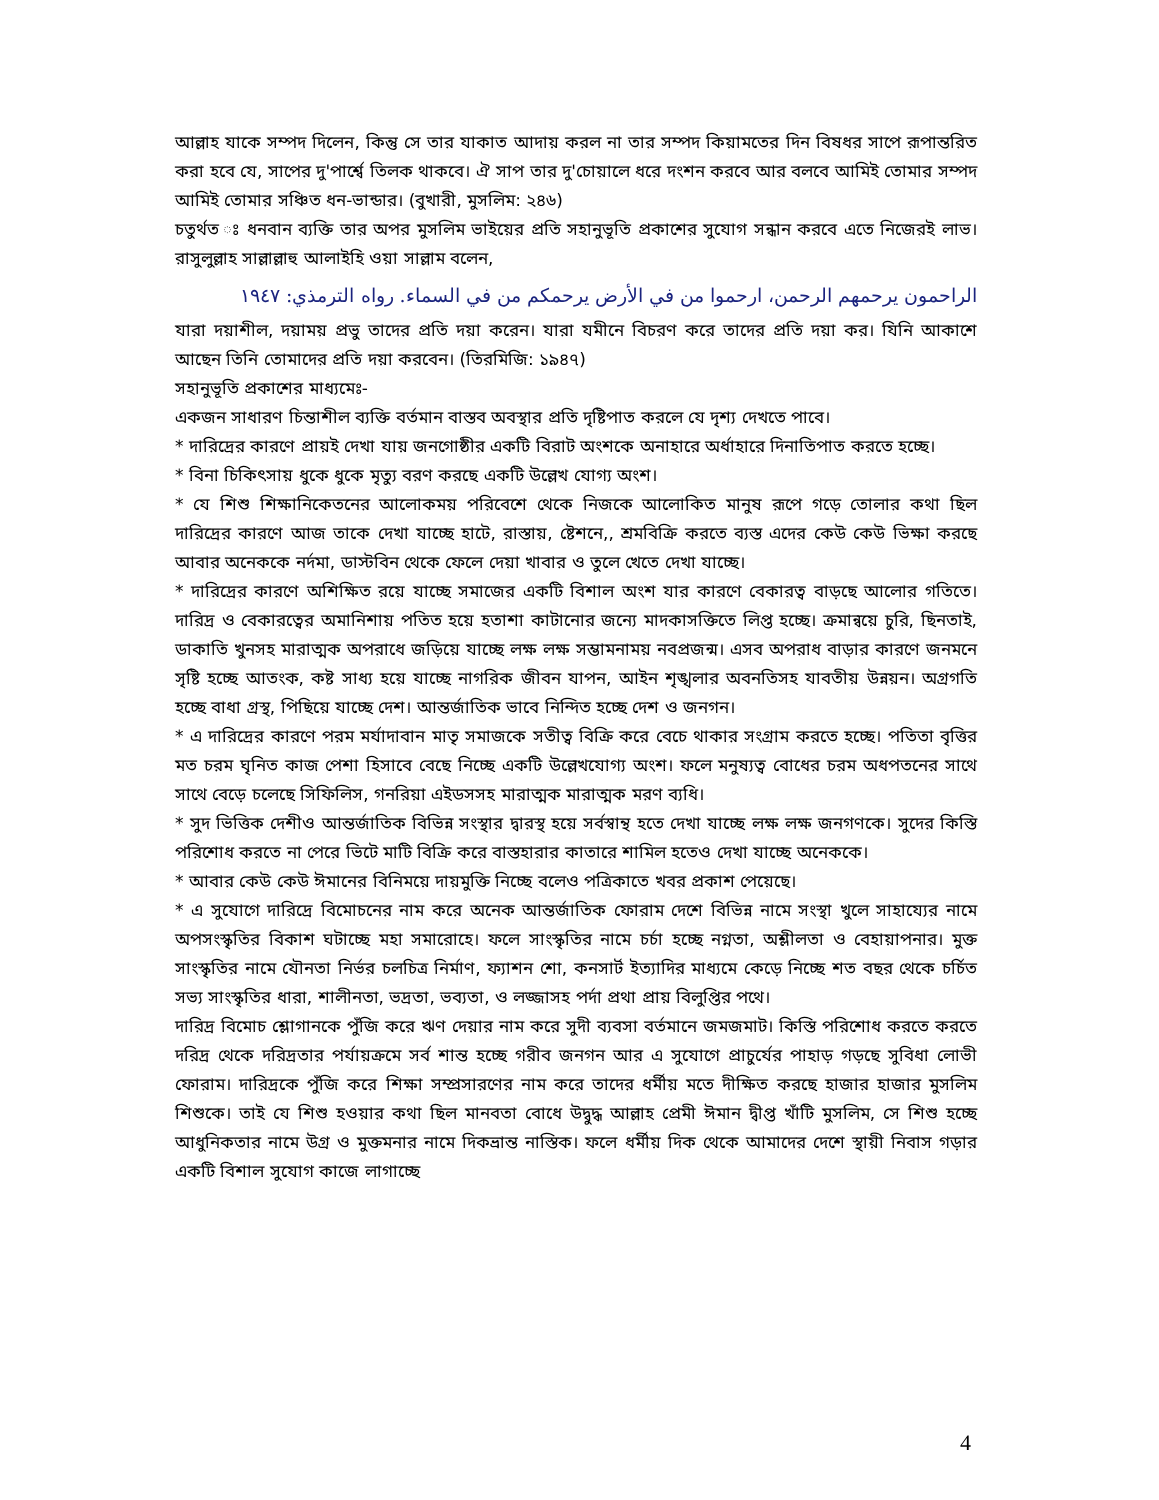আল্লাহ যাকে সম্পদ দিলেন, কিন্তু সে তার যাকাত আদায় করল না তার সম্পদ কিয়ামতের দিন বিষধর সাপে রূপান্তরিত করা হবে যে, সাপের দু'পার্শ্বে তিলক থাকবে। ঐ সাপ তার দু'চোয়ালে ধরে দংশন করবে আর বলবে আমিই তোমার সম্পদ আমিই তোমার সঞ্চিত ধন-ভান্ডার। (বুখারী, মুসলিম: ২৪৬)
চতুর্থত ঃ ধনবান ব্যক্তি তার অপর মুসলিম ভাইয়ের প্রতি সহানুভূতি প্রকাশের সুযোগ সন্ধান করবে এতে নিজেরই লাভ। রাসুলুল্লাহ সাল্লাল্লাহু আলাইহি ওয়া সাল্লাম বলেন,
الراحمون يرحمهم الرحمن، ارحموا من في الأرض يرحمكم من في السماء. رواه الترمذي: ١٩٤٧
যারা দয়াশীল, দয়াময় প্রভু তাদের প্রতি দয়া করেন। যারা যমীনে বিচরণ করে তাদের প্রতি দয়া কর। যিনি আকাশে আছেন তিনি তোমাদের প্রতি দয়া করবেন। (তিরমিজি: ১৯৪৭)
সহানুভূতি প্রকাশের মাধ্যমেঃ-
একজন সাধারণ চিন্তাশীল ব্যক্তি বর্তমান বাস্তব অবস্থার প্রতি দৃষ্টিপাত করলে যে দৃশ্য দেখতে পাবে।
* দারিদ্রের কারণে প্রায়ই দেখা যায় জনগোষ্ঠীর একটি বিরাট অংশকে অনাহারে অর্ধাহারে দিনাতিপাত করতে হচ্ছে।
* বিনা চিকিৎসায় ধুকে ধুকে মৃত্যু বরণ করছে একটি উল্লেখ যোগ্য অংশ।
* যে শিশু শিক্ষানিকেতনের আলোকময় পরিবেশে থেকে নিজকে আলোকিত মানুষ রূপে গড়ে তোলার কথা ছিল দারিদ্রের কারণে আজ তাকে দেখা যাচ্ছে হাটে, রাস্তায়, ষ্টেশনে,, শ্রমবিক্রি করতে ব্যস্ত এদের কেউ কেউ ভিক্ষা করছে আবার অনেককে নর্দমা, ডাস্টবিন থেকে ফেলে দেয়া খাবার ও তুলে খেতে দেখা যাচ্ছে।
* দারিদ্রের কারণে অশিক্ষিত রয়ে যাচ্ছে সমাজের একটি বিশাল অংশ যার কারণে বেকারত্ব বাড়ছে আলোর গতিতে। দারিদ্র ও বেকারত্বের অমানিশায় পতিত হয়ে হতাশা কাটানোর জন্যে মাদকাসক্তিতে লিপ্ত হচ্ছে। ক্রমান্বয়ে চুরি, ছিনতাই, ডাকাতি খুনসহ মারাত্মক অপরাধে জড়িয়ে যাচ্ছে লক্ষ লক্ষ সম্ভামনাময় নবপ্রজন্ম। এসব অপরাধ বাড়ার কারণে জনমনে সৃষ্টি হচ্ছে আতংক, কষ্ট সাধ্য হয়ে যাচ্ছে নাগরিক জীবন যাপন, আইন শৃঙ্খলার অবনতিসহ যাবতীয় উন্নয়ন। অগ্রগতি হচ্ছে বাধা গ্রস্থ, পিছিয়ে যাচ্ছে দেশ। আন্তর্জাতিক ভাবে নিন্দিত হচ্ছে দেশ ও জনগন।
* এ দারিদ্রের কারণে পরম মর্যাদাবান মাতৃ সমাজকে সতীত্ব বিক্রি করে বেচে থাকার সংগ্রাম করতে হচ্ছে। পতিতা বৃত্তির মত চরম ঘৃনিত কাজ পেশা হিসাবে বেছে নিচ্ছে একটি উল্লেখযোগ্য অংশ। ফলে মনুষ্যত্ব বোধের চরম অধপতনের সাথে সাথে বেড়ে চলেছে সিফিলিস, গনরিয়া এইডসসহ মারাত্মক মারাত্মক মরণ ব্যধি।
* সুদ ভিত্তিক দেশীও আন্তর্জাতিক বিভিন্ন সংস্থার দ্বারস্থ হয়ে সর্বস্বান্থ হতে দেখা যাচ্ছে লক্ষ লক্ষ জনগণকে। সুদের কিস্তি পরিশোধ করতে না পেরে ভিটে মাটি বিক্রি করে বাস্তহারার কাতারে শামিল হতেও দেখা যাচ্ছে অনেককে।
* আবার কেউ কেউ ঈমানের বিনিময়ে দায়মুক্তি নিচ্ছে বলেও পত্রিকাতে খবর প্রকাশ পেয়েছে।
* এ সুযোগে দারিদ্রে বিমোচনের নাম করে অনেক আন্তর্জাতিক ফোরাম দেশে বিভিন্ন নামে সংস্থা খুলে সাহায্যের নামে অপসংস্কৃতির বিকাশ ঘটাচ্ছে মহা সমারোহে। ফলে সাংস্কৃতির নামে চর্চা হচ্ছে নগ্নতা, অশ্লীলতা ও বেহায়াপনার। মুক্ত সাংস্কৃতির নামে যৌনতা নির্ভর চলচিত্র নির্মাণ, ফ্যাশন শো, কনসার্ট ইত্যাদির মাধ্যমে কেড়ে নিচ্ছে শত বছর থেকে চর্চিত সভ্য সাংস্কৃতির ধারা, শালীনতা, ভদ্রতা, ভব্যতা, ও লজ্জাসহ পর্দা প্রথা প্রায় বিলুপ্তির পথে।
দারিদ্র বিমোচ শ্লোগানকে পুঁজি করে ঋণ দেয়ার নাম করে সুদী ব্যবসা বর্তমানে জমজমাট। কিস্তি পরিশোধ করতে করতে দরিদ্র থেকে দরিদ্রতার পর্যায়ক্রমে সর্ব শান্ত হচ্ছে গরীব জনগন আর এ সুযোগে প্রাচুর্যের পাহাড় গড়ছে সুবিধা লোভী ফোরাম। দারিদ্রকে পুঁজি করে শিক্ষা সম্প্রসারণের নাম করে তাদের ধর্মীয় মতে দীক্ষিত করছে হাজার হাজার মুসলিম শিশুকে। তাই যে শিশু হওয়ার কথা ছিল মানবতা বোধে উদ্বুদ্ধ আল্লাহ প্রেমী ঈমান দ্বীপ্ত খাঁটি মুসলিম, সে শিশু হচ্ছে আধুনিকতার নামে উগ্র ও মুক্তমনার নামে দিকভ্রান্ত নাস্তিক। ফলে ধর্মীয় দিক থেকে আমাদের দেশে স্থায়ী নিবাস গড়ার একটি বিশাল সুযোগ কাজে লাগাচ্ছে
4